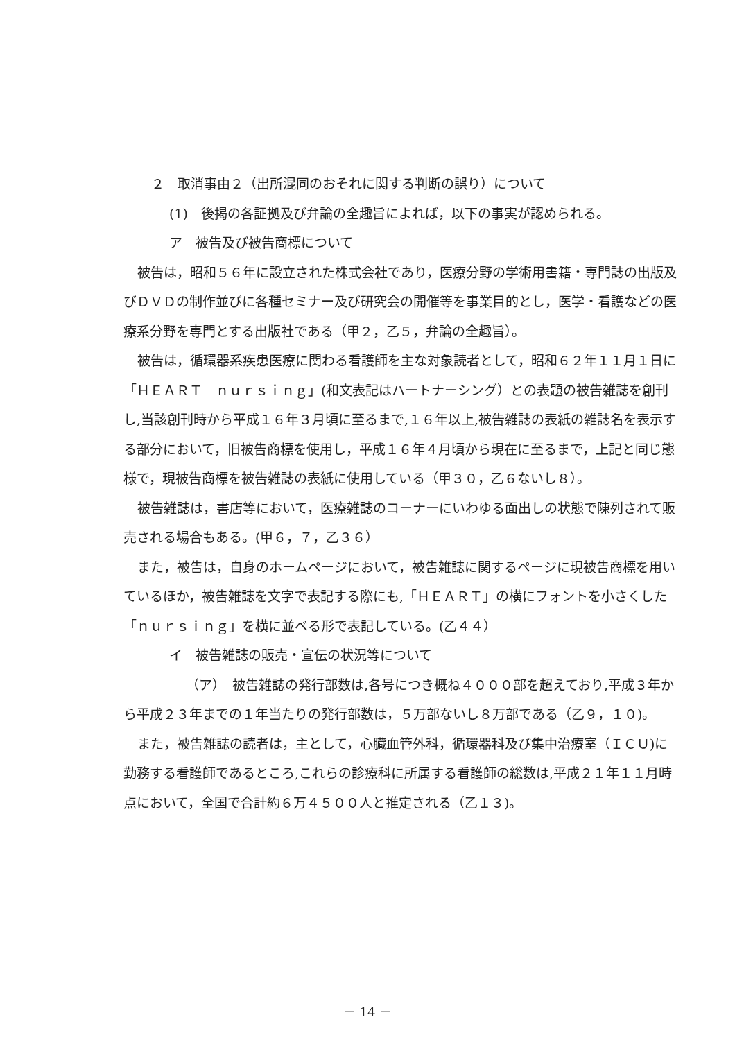２　取消事由２（出所混同のおそれに関する判断の誤り）について
(1)　後掲の各証拠及び弁論の全趣旨によれば，以下の事実が認められる。
ア　被告及び被告商標について
被告は，昭和５６年に設立された株式会社であり，医療分野の学術用書籍・専門誌の出版及びＤＶＤの制作並びに各種セミナー及び研究会の開催等を事業目的とし，医学・看護などの医療系分野を専門とする出版社である（甲２，乙５，弁論の全趣旨）。
被告は，循環器系疾患医療に関わる看護師を主な対象読者として，昭和６２年１１月１日に「ＨＥＡＲＴ　ｎｕｒｓｉｎｇ」(和文表記はハートナーシング）との表題の被告雑誌を創刊し,当該創刊時から平成１６年３月頃に至るまで,１６年以上,被告雑誌の表紙の雑誌名を表示する部分において，旧被告商標を使用し，平成１６年４月頃から現在に至るまで，上記と同じ態様で，現被告商標を被告雑誌の表紙に使用している（甲３０，乙６ないし８）。
被告雑誌は，書店等において，医療雑誌のコーナーにいわゆる面出しの状態で陳列されて販売される場合もある。(甲６，７，乙３６）
また，被告は，自身のホームページにおいて，被告雑誌に関するページに現被告商標を用いているほか，被告雑誌を文字で表記する際にも,「ＨＥＡＲＴ」の横にフォントを小さくした「ｎｕｒｓｉｎｇ」を横に並べる形で表記している。(乙４４）
イ　被告雑誌の販売・宣伝の状況等について
（ア）　被告雑誌の発行部数は,各号につき概ね４０００部を超えており,平成３年から平成２３年までの１年当たりの発行部数は，５万部ないし８万部である（乙９，１０)。
また，被告雑誌の読者は，主として，心臓血管外科，循環器科及び集中治療室（ＩＣＵ)に勤務する看護師であるところ,これらの診療科に所属する看護師の総数は,平成２１年１１月時点において，全国で合計約６万４５００人と推定される（乙１３)。
－ 14 －